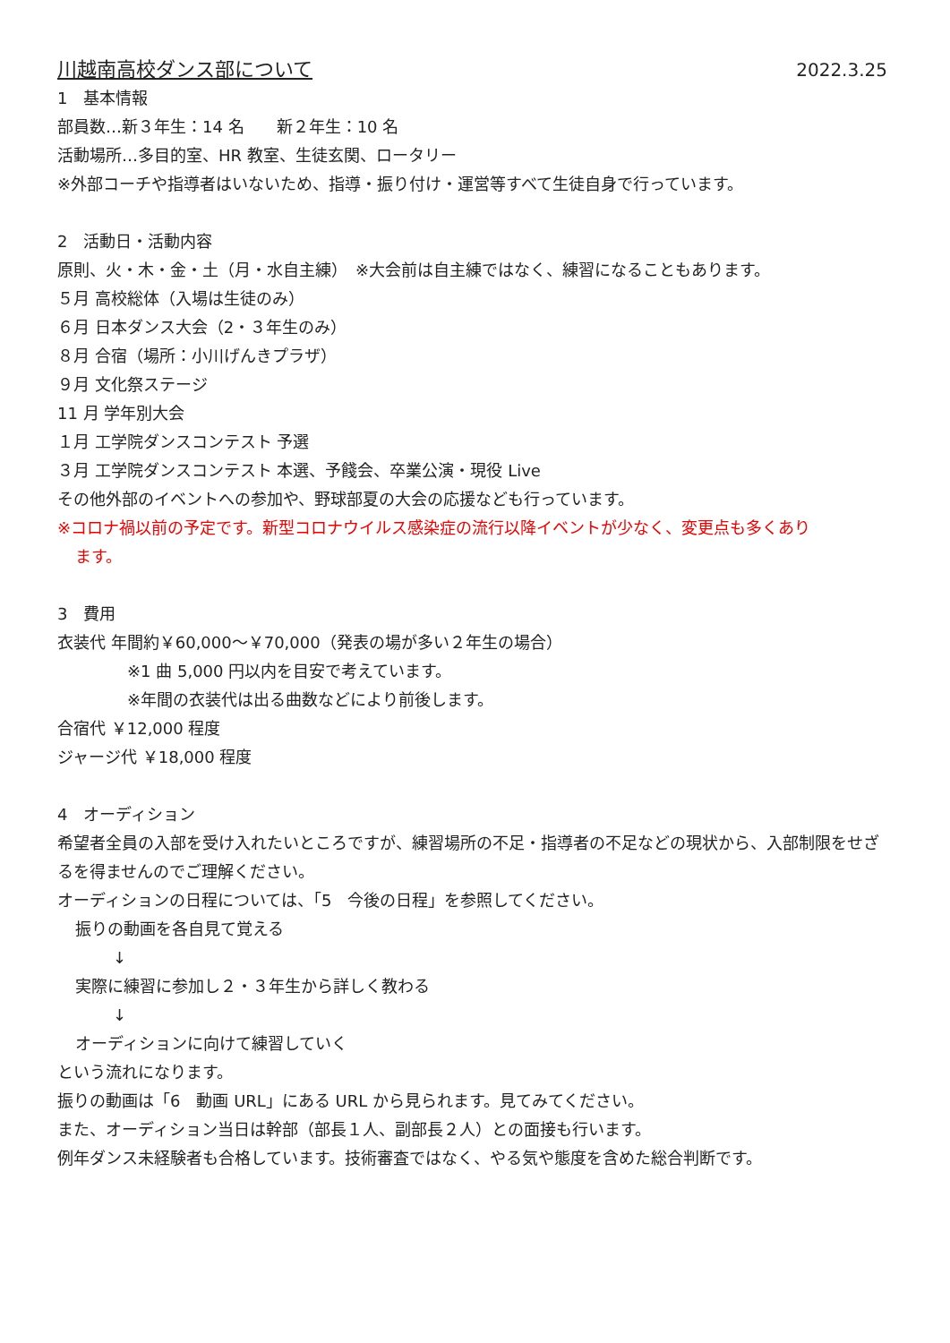川越南高校ダンス部について 2022.3.25
1　基本情報
部員数…新３年生：14 名　　新２年生：10 名
活動場所…多目的室、HR 教室、生徒玄関、ロータリー
※外部コーチや指導者はいないため、指導・振り付け・運営等すべて生徒自身で行っています。
2　活動日・活動内容
原則、火・木・金・土（月・水自主練）　※大会前は自主練ではなく、練習になることもあります。
５月 高校総体（入場は生徒のみ）
６月 日本ダンス大会（2・３年生のみ）
８月 合宿（場所：小川げんきプラザ）
９月 文化祭ステージ
11 月 学年別大会
１月 工学院ダンスコンテスト 予選
３月 工学院ダンスコンテスト 本選、予餞会、卒業公演・現役 Live
その他外部のイベントへの参加や、野球部夏の大会の応援なども行っています。
※コロナ禍以前の予定です。新型コロナウイルス感染症の流行以降イベントが少なく、変更点も多くあり
ます。
3　費用
衣装代 年間約￥60,000～￥70,000（発表の場が多い２年生の場合）
※1 曲 5,000 円以内を目安で考えています。
※年間の衣装代は出る曲数などにより前後します。
合宿代 ￥12,000 程度
ジャージ代 ￥18,000 程度
4　オーディション
希望者全員の入部を受け入れたいところですが、練習場所の不足・指導者の不足などの現状から、入部制限をせざるを得ませんのでご理解ください。
オーディションの日程については、「5　今後の日程」を参照してください。
振りの動画を各自見て覚える
↓
実際に練習に参加し２・３年生から詳しく教わる
↓
オーディションに向けて練習していく
という流れになります。
振りの動画は「6　動画 URL」にある URL から見られます。見てみてください。
また、オーディション当日は幹部（部長１人、副部長２人）との面接も行います。
例年ダンス未経験者も合格しています。技術審査ではなく、やる気や態度を含めた総合判断です。